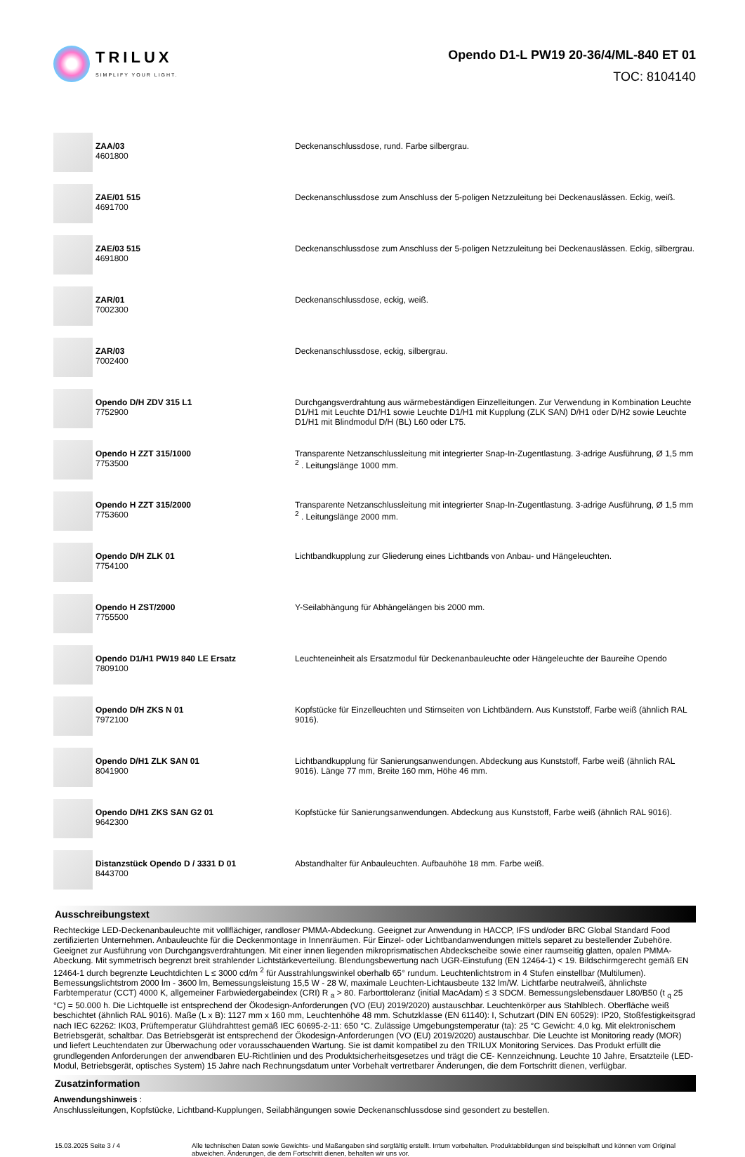TRILUX
SIMPLIFY YOUR LIGHT.
Opendo D1-L PW19 20-36/4/ML-840 ET 01
TOC: 8104140
| | ZAA/03 4601800 | Deckenanschlussdose, rund. Farbe silbergrau. |
| | ZAE/01 515 4691700 | Deckenanschlussdose zum Anschluss der 5-poligen Netzzuleitung bei Deckenauslässen. Eckig, weiß. |
| | ZAE/03 515 4691800 | Deckenanschlussdose zum Anschluss der 5-poligen Netzzuleitung bei Deckenauslässen. Eckig, silbergrau. |
| | ZAR/01 7002300 | Deckenanschlussdose, eckig, weiß. |
| | ZAR/03 7002400 | Deckenanschlussdose, eckig, silbergrau. |
| | Opendo D/H ZDV 315 L1 7752900 | Durchgangsverdrahtung aus wärmebeständigen Einzelleitungen. Zur Verwendung in Kombination Leuchte D1/H1 mit Leuchte D1/H1 sowie Leuchte D1/H1 mit Kupplung (ZLK SAN) D/H1 oder D/H2 sowie Leuchte D1/H1 mit Blindmodul D/H (BL) L60 oder L75. |
| | Opendo H ZZT 315/1000 7753500 | Transparente Netzanschlussleitung mit integrierter Snap-In-Zugentlastung. 3-adrige Ausführung, Ø 1,5 mm <sup>2</sup> . Leitungslänge 1000 mm. |
| | Opendo H ZZT 315/2000 7753600 | Transparente Netzanschlussleitung mit integrierter Snap-In-Zugentlastung. 3-adrige Ausführung, Ø 1,5 mm <sup>2</sup> . Leitungslänge 2000 mm. |
| | Opendo D/H ZLK 01 7754100 | Lichtbandkupplung zur Gliederung eines Lichtbands von Anbau- und Hängeleuchten. |
| | Opendo H ZST/2000 7755500 | Y-Seilabhängung für Abhängelängen bis 2000 mm. |
| | Opendo D1/H1 PW19 840 LE Ersatz 7809100 | Leuchteneinheit als Ersatzmodul für Deckenanbauleuchte oder Hängeleuchte der Baureihe Opendo |
| | Opendo D/H ZKS N 01 7972100 | Kopfstücke für Einzelleuchten und Stirnseiten von Lichtbändern. Aus Kunststoff, Farbe weiß (ähnlich RAL 9016). |
| | Opendo D/H1 ZLK SAN 01 8041900 | Lichtbandkupplung für Sanierungsanwendungen. Abdeckung aus Kunststoff, Farbe weiß (ähnlich RAL 9016). Länge 77 mm, Breite 160 mm, Höhe 46 mm. |
| | Opendo D/H1 ZKS SAN G2 01 9642300 | Kopfstücke für Sanierungsanwendungen. Abdeckung aus Kunststoff, Farbe weiß (ähnlich RAL 9016). |
| | Distanzstück Opendo D / 3331 D 01 8443700 | Abstandhalter für Anbauleuchten. Aufbauhöhe 18 mm. Farbe weiß. |
Ausschreibungstext
Rechteckige LED-Deckenanbauleuchte mit vollflächiger, randloser PMMA-Abdeckung. Geeignet zur Anwendung in HACCP, IFS und/oder BRC Global Standard Food zertifizierten Unternehmen. Anbauleuchte für die Deckenmontage in Innenräumen. Für Einzel- oder Lichtbandanwendungen mittels separet zu bestellender Zubehöre. Geeignet zur Ausführung von Durchgangsverdrahtungen. Mit einer innen liegenden mikroprismatischen Abdeckscheibe sowie einer raumseitig glatten, opalen PMMA-Abeckung. Mit symmetrisch begrenzt breit strahlender Lichtstärkeverteilung. Blendungsbewertung nach UGR-Einstufung (EN 12464-1) < 19. Bildschirmgerecht gemäß EN 12464-1 durch begrenzte Leuchtdichten L ≤ 3000 cd/m <sup>2</sup> für Ausstrahlungswinkel oberhalb 65° rundum. Leuchtenlichtstrom in 4 Stufen einstellbar (Multilumen). Bemessungslichtstrom 2000 lm - 3600 lm, Bemessungsleistung 15,5 W - 28 W, maximale Leuchten-Lichtausbeute 132 lm/W. Lichtfarbe neutralweiß, ähnlichste Farbtemperatur (CCT) 4000 K, allgemeiner Farbwiedergabeindex (CRI) R <sub>a</sub> > 80. Farborttoleranz (initial MacAdam) ≤ 3 SDCM. Bemessungslebensdauer L80/B50 (t <sub>q</sub> 25 °C) = 50.000 h. Die Lichtquelle ist entsprechend der Ökodesign-Anforderungen (VO (EU) 2019/2020) austauschbar. Leuchtenkörper aus Stahlblech. Oberfläche weiß beschichtet (ähnlich RAL 9016). Maße (L x B): 1127 mm x 160 mm, Leuchtenhöhe 48 mm. Schutzklasse (EN 61140): I, Schutzart (DIN EN 60529): IP20, Stoßfestigkeitsgrad nach IEC 62262: IK03, Prüftemperatur Glühdrahttest gemäß IEC 60695-2-11: 650 °C. Zulässige Umgebungstemperatur (ta): 25 °C Gewicht: 4,0 kg. Mit elektronischem Betriebsgerät, schaltbar. Das Betriebsgerät ist entsprechend der Ökodesign-Anforderungen (VO (EU) 2019/2020) austauschbar. Die Leuchte ist Monitoring ready (MOR) und liefert Leuchtendaten zur Überwachung oder vorausschauenden Wartung. Sie ist damit kompatibel zu den TRILUX Monitoring Services. Das Produkt erfüllt die grundlegenden Anforderungen der anwendbaren EU-Richtlinien und des Produktsicherheitsgesetzes und trägt die CE- Kennzeichnung. Leuchte 10 Jahre, Ersatzteile (LED-Modul, Betriebsgerät, optisches System) 15 Jahre nach Rechnungsdatum unter Vorbehalt vertretbarer Änderungen, die dem Fortschritt dienen, verfügbar.
Zusatzinformation
Anwendungshinweis :
Anschlussleitungen, Kopfstücke, Lichtband-Kupplungen, Seilabhängungen sowie Deckenanschlussdose sind gesondert zu bestellen.
15.03.2025 Seite 3 / 4 Alle technischen Daten sowie Gewichts- und Maßangaben sind sorgfältig erstellt. Irrtum vorbehalten. Produktabbildungen sind beispielhaft und können vom Original abweichen. Änderungen, die dem Fortschritt dienen, behalten wir uns vor.